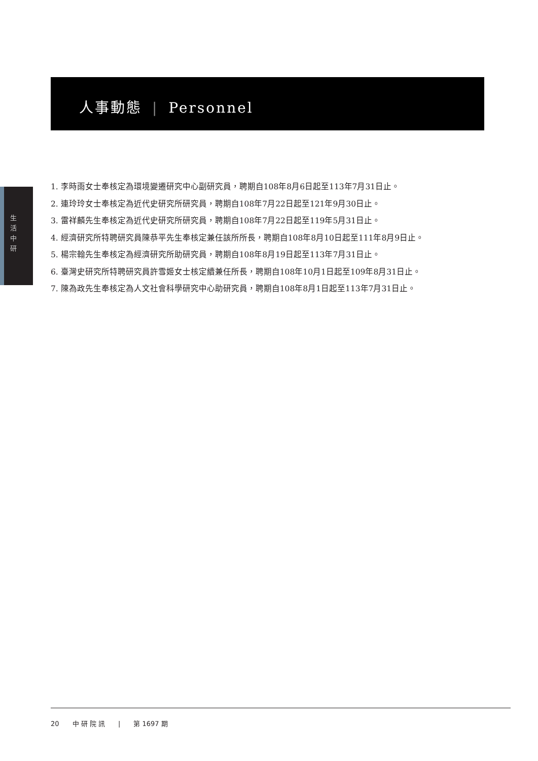人事動態 | Personnel
生 活 中 研
1. 李時雨女士奉核定為環境變遷研究中心副研究員，聘期自108年8月6日起至113年7月31日止。
2. 連玲玲女士奉核定為近代史研究所研究員，聘期自108年7月22日起至121年9月30日止。
3. 雷祥麟先生奉核定為近代史研究所研究員，聘期自108年7月22日起至119年5月31日止。
4. 經濟研究所特聘研究員陳恭平先生奉核定兼任該所所長，聘期自108年8月10日起至111年8月9日止。
5. 楊宗翰先生奉核定為經濟研究所助研究員，聘期自108年8月19日起至113年7月31日止。
6. 臺灣史研究所特聘研究員許雪姬女士核定續兼任所長，聘期自108年10月1日起至109年8月31日止。
7. 陳為政先生奉核定為人文社會科學研究中心助研究員，聘期自108年8月1日起至113年7月31日止。
20 中 研 院 訊 | 第 1697 期